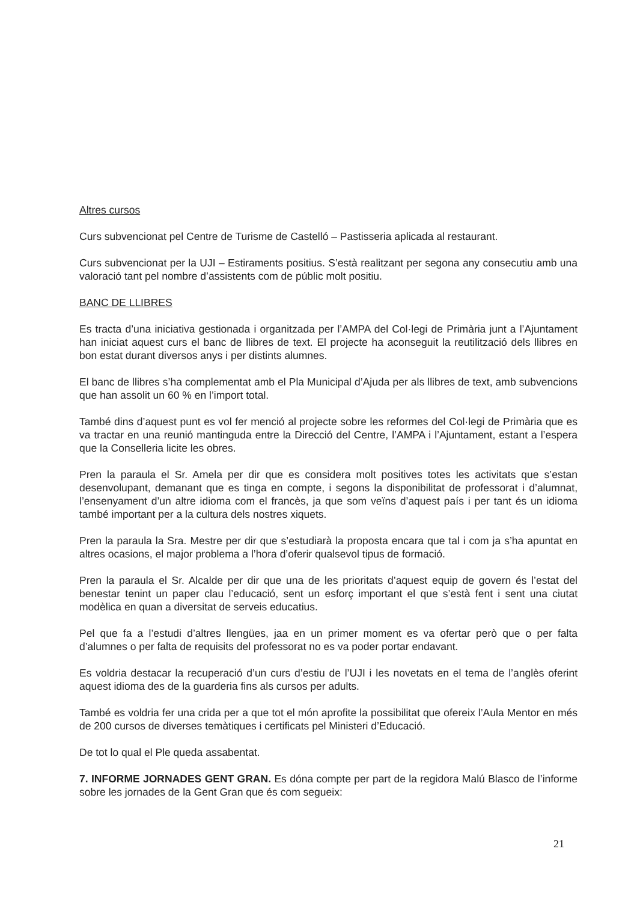Altres cursos
Curs subvencionat pel Centre de Turisme de Castelló – Pastisseria aplicada al restaurant.
Curs subvencionat per la UJI – Estiraments positius. S’està realitzant per segona any consecutiu amb una valoració tant pel nombre d’assistents com de públic molt positiu.
BANC DE LLIBRES
Es tracta d’una iniciativa gestionada i organitzada per l’AMPA del Col·legi de Primària junt a l’Ajuntament han iniciat aquest curs el banc de llibres de text. El projecte ha aconseguit la reutilització dels llibres en bon estat durant diversos anys i per distints alumnes.
El banc de llibres s’ha complementat amb el Pla Municipal d’Ajuda per als llibres de text, amb subvencions que han assolit un 60 % en l’import total.
També dins d’aquest punt es vol fer menció al projecte sobre les reformes del Col·legi de Primària que es va tractar en una reunió mantinguda entre la Direcció del Centre, l’AMPA i l’Ajuntament, estant a l’espera que la Conselleria licite les obres.
Pren la paraula el Sr. Amela per dir que es considera molt positives totes les activitats que s’estan desenvolupant, demanant que es tinga en compte, i segons la disponibilitat de professorat i d’alumnat, l’ensenyament d’un altre idioma com el francès, ja que som veïns d’aquest país i per tant és un idioma també important per a la cultura dels nostres xiquets.
Pren la paraula la Sra. Mestre per dir que s’estudiarà la proposta encara que tal i com ja s’ha apuntat en altres ocasions, el major problema a l’hora d’oferir qualsevol tipus de formació.
Pren la paraula el Sr. Alcalde per dir que una de les prioritats d’aquest equip de govern és l’estat del benestar tenint un paper clau l’educació, sent un esforç important el que s’està fent i sent una ciutat modèlica en quan a diversitat de serveis educatius.
Pel que fa a l’estudi d’altres llengües, jaa en un primer moment es va ofertar però que o per falta d’alumnes o per falta de requisits del professorat no es va poder portar endavant.
Es voldria destacar la recuperació d’un curs d’estiu de l’UJI i les novetats en el tema de l’anglès oferint aquest idioma des de la guarderia fins als cursos per adults.
També es voldria fer una crida per a que tot el món aprofite la possibilitat que ofereix l’Aula Mentor en més de 200 cursos de diverses temàtiques i certificats pel Ministeri d’Educació.
De tot lo qual el Ple queda assabentat.
7. INFORME JORNADES GENT GRAN. Es dóna compte per part de la regidora Malú Blasco de l’informe sobre les jornades de la Gent Gran que és com segueix:
21